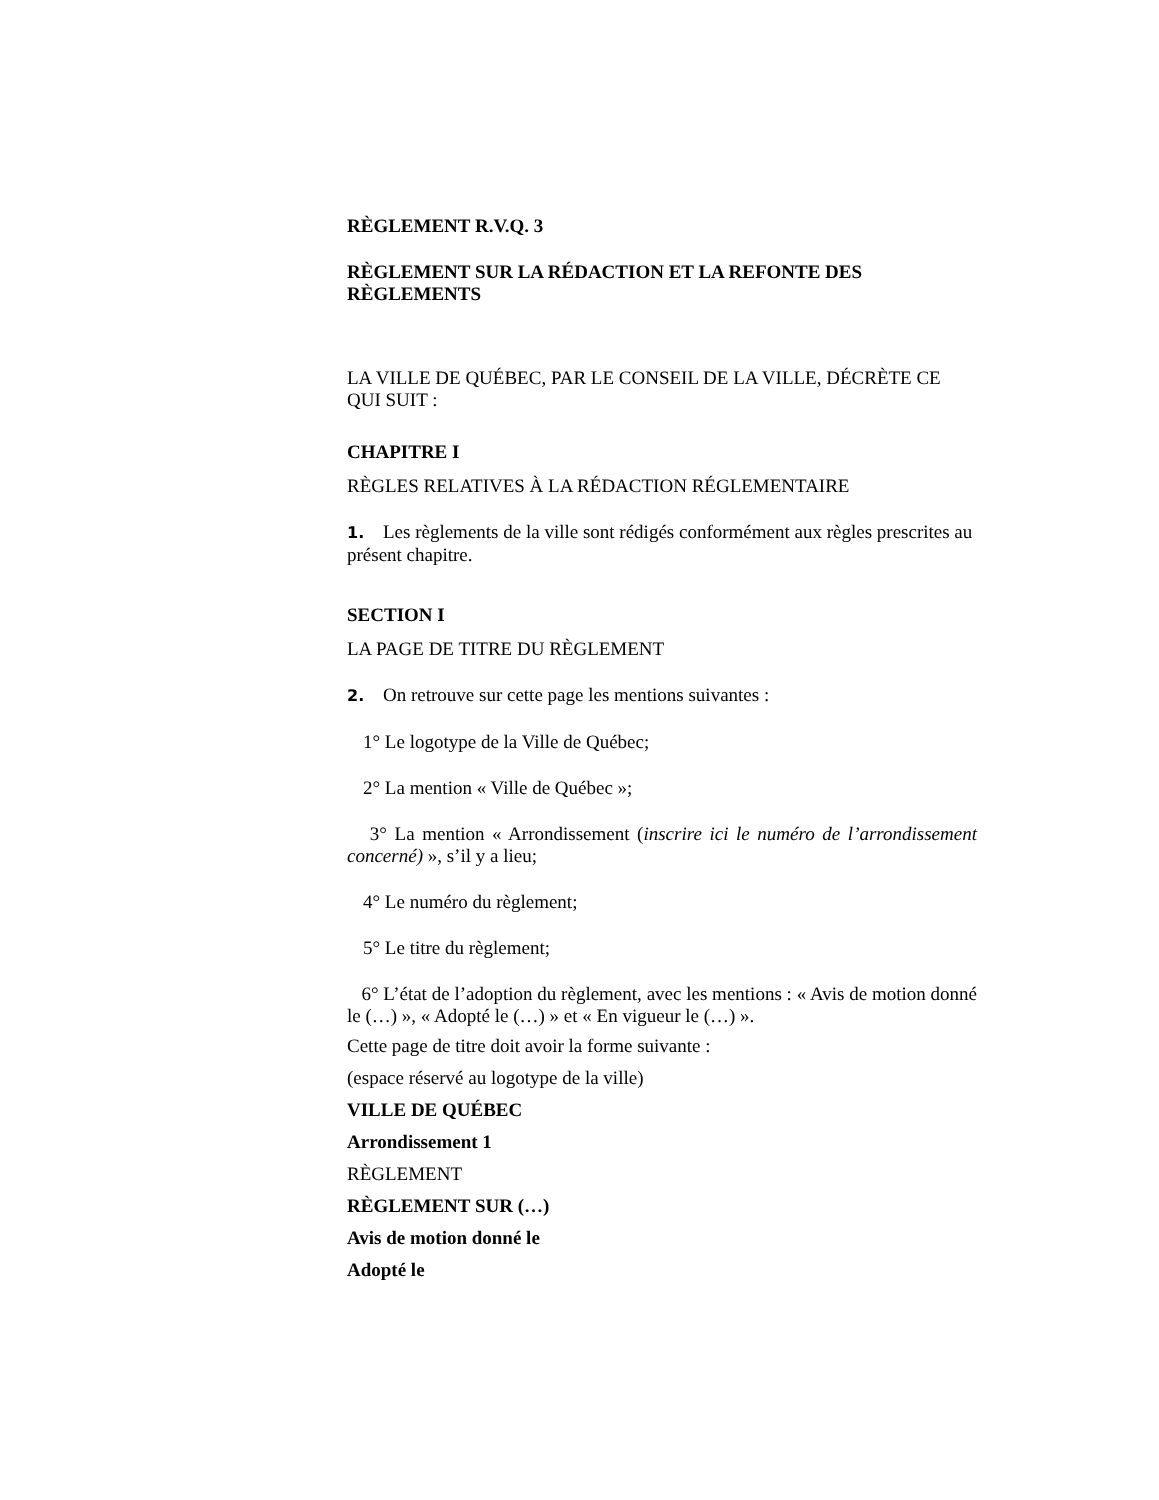RÈGLEMENT R.V.Q. 3
RÈGLEMENT SUR LA RÉDACTION ET LA REFONTE DES RÈGLEMENTS
LA VILLE DE QUÉBEC, PAR LE CONSEIL DE LA VILLE, DÉCRÈTE CE QUI SUIT :
CHAPITRE I
RÈGLES RELATIVES À LA RÉDACTION RÉGLEMENTAIRE
1. Les règlements de la ville sont rédigés conformément aux règles prescrites au présent chapitre.
SECTION I
LA PAGE DE TITRE DU RÈGLEMENT
2. On retrouve sur cette page les mentions suivantes :
1° Le logotype de la Ville de Québec;
2° La mention « Ville de Québec »;
3° La mention « Arrondissement (inscrire ici le numéro de l’arrondissement concerné) », s’il y a lieu;
4° Le numéro du règlement;
5° Le titre du règlement;
6° L’état de l’adoption du règlement, avec les mentions : « Avis de motion donné le (…) », « Adopté le (…) » et « En vigueur le (…) ».
Cette page de titre doit avoir la forme suivante :
(espace réservé au logotype de la ville)
VILLE DE QUÉBEC
Arrondissement 1
RÈGLEMENT
RÈGLEMENT SUR (…)
Avis de motion donné le
Adopté le